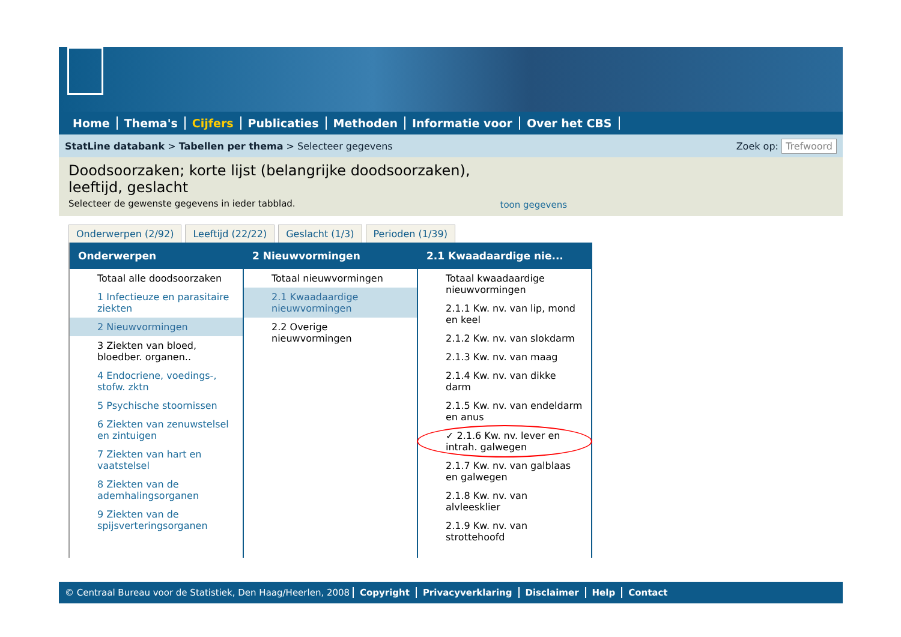Home Thema's Cijfers Publicaties Methoden Informatie voor Over het CBS
StatLine databank > Tabellen per thema > Selecteer gegevens Zoek op: Trefwoord
Doodsoorzaken; korte lijst (belangrijke doodsoorzaken),
leeftijd, geslacht
Selecteer de gewenste gegevens in ieder tabblad.
toon gegevens
Onderwerpen (2/92) Leeftijd (22/22) Geslacht (1/3) Perioden (1/39)
Onderwerpen
Totaal alle doodsoorzaken
1 Infectieuze en parasitaire ziekten
2 Nieuwvormingen
3 Ziekten van bloed, bloedber. organen..
4 Endocriene, voedings-, stofw. zktn
5 Psychische stoornissen
6 Ziekten van zenuwstelsel en zintuigen
7 Ziekten van hart en vaatstelsel
8 Ziekten van de ademhalingsorganen
9 Ziekten van de spijsverteringsorganen
2 Nieuwvormingen
Totaal nieuwvormingen
2.1 Kwaadaardige nieuwvormingen
2.2 Overige nieuwvormingen
2.1 Kwaadaardige nie...
Totaal kwaadaardige nieuwvormingen
2.1.1 Kw. nv. van lip, mond en keel
2.1.2 Kw. nv. van slokdarm
2.1.3 Kw. nv. van maag
2.1.4 Kw. nv. van dikke darm
2.1.5 Kw. nv. van endeldarm en anus
✓ 2.1.6 Kw. nv. lever en intrah. galwegen
2.1.7 Kw. nv. van galblaas en galwegen
2.1.8 Kw. nv. van alvleesklier
2.1.9 Kw. nv. van strottehoofd
© Centraal Bureau voor de Statistiek, Den Haag/Heerlen, 2008 Copyright Privacyverklaring Disclaimer Help Contact